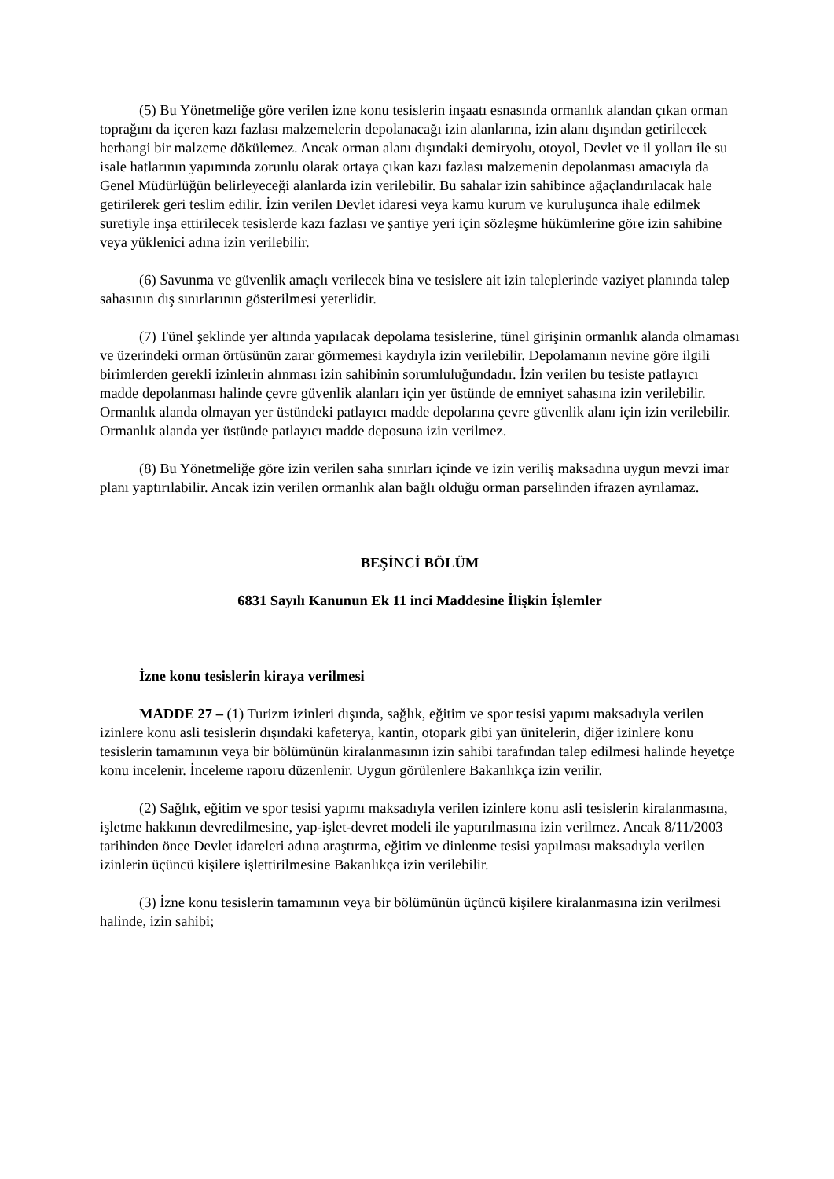(5) Bu Yönetmeliğe göre verilen izne konu tesislerin inşaatı esnasında ormanlık alandan çıkan orman toprağını da içeren kazı fazlası malzemelerin depolanacağı izin alanlarına, izin alanı dışından getirilecek herhangi bir malzeme dökülemez. Ancak orman alanı dışındaki demiryolu, otoyol, Devlet ve il yolları ile su isale hatlarının yapımında zorunlu olarak ortaya çıkan kazı fazlası malzemenin depolanması amacıyla da Genel Müdürlüğün belirleyeceği alanlarda izin verilebilir. Bu sahalar izin sahibince ağaçlandırılacak hale getirilerek geri teslim edilir. İzin verilen Devlet idaresi veya kamu kurum ve kuruluşunca ihale edilmek suretiyle inşa ettirilecek tesislerde kazı fazlası ve şantiye yeri için sözleşme hükümlerine göre izin sahibine veya yüklenici adına izin verilebilir.
(6) Savunma ve güvenlik amaçlı verilecek bina ve tesislere ait izin taleplerinde vaziyet planında talep sahasının dış sınırlarının gösterilmesi yeterlidir.
(7) Tünel şeklinde yer altında yapılacak depolama tesislerine, tünel girişinin ormanlık alanda olmaması ve üzerindeki orman örtüsünün zarar görmemesi kaydıyla izin verilebilir. Depolamanın nevine göre ilgili birimlerden gerekli izinlerin alınması izin sahibinin sorumluluğundadır. İzin verilen bu tesiste patlayıcı madde depolanması halinde çevre güvenlik alanları için yer üstünde de emniyet sahasına izin verilebilir. Ormanlık alanda olmayan yer üstündeki patlayıcı madde depolarına çevre güvenlik alanı için izin verilebilir. Ormanlık alanda yer üstünde patlayıcı madde deposuna izin verilmez.
(8) Bu Yönetmeliğe göre izin verilen saha sınırları içinde ve izin veriliş maksadına uygun mevzi imar planı yaptırılabilir. Ancak izin verilen ormanlık alan bağlı olduğu orman parselinden ifrazen ayrılamaz.
BEŞİNCİ BÖLÜM
6831 Sayılı Kanunun Ek 11 inci Maddesine İlişkin İşlemler
İzne konu tesislerin kiraya verilmesi
MADDE 27 – (1) Turizm izinleri dışında, sağlık, eğitim ve spor tesisi yapımı maksadıyla verilen izinlere konu asli tesislerin dışındaki kafeterya, kantin, otopark gibi yan ünitelerin, diğer izinlere konu tesislerin tamamının veya bir bölümünün kiralanmasının izin sahibi tarafından talep edilmesi halinde heyetçe konu incelenir. İnceleme raporu düzenlenir. Uygun görülenlere Bakanlıkça izin verilir.
(2) Sağlık, eğitim ve spor tesisi yapımı maksadıyla verilen izinlere konu asli tesislerin kiralanmasına, işletme hakkının devredilmesine, yap-işlet-devret modeli ile yaptırılmasına izin verilmez. Ancak 8/11/2003 tarihinden önce Devlet idareleri adına araştırma, eğitim ve dinlenme tesisi yapılması maksadıyla verilen izinlerin üçüncü kişilere işlettirilmesine Bakanlıkça izin verilebilir.
(3) İzne konu tesislerin tamamının veya bir bölümünün üçüncü kişilere kiralanmasına izin verilmesi halinde, izin sahibi;